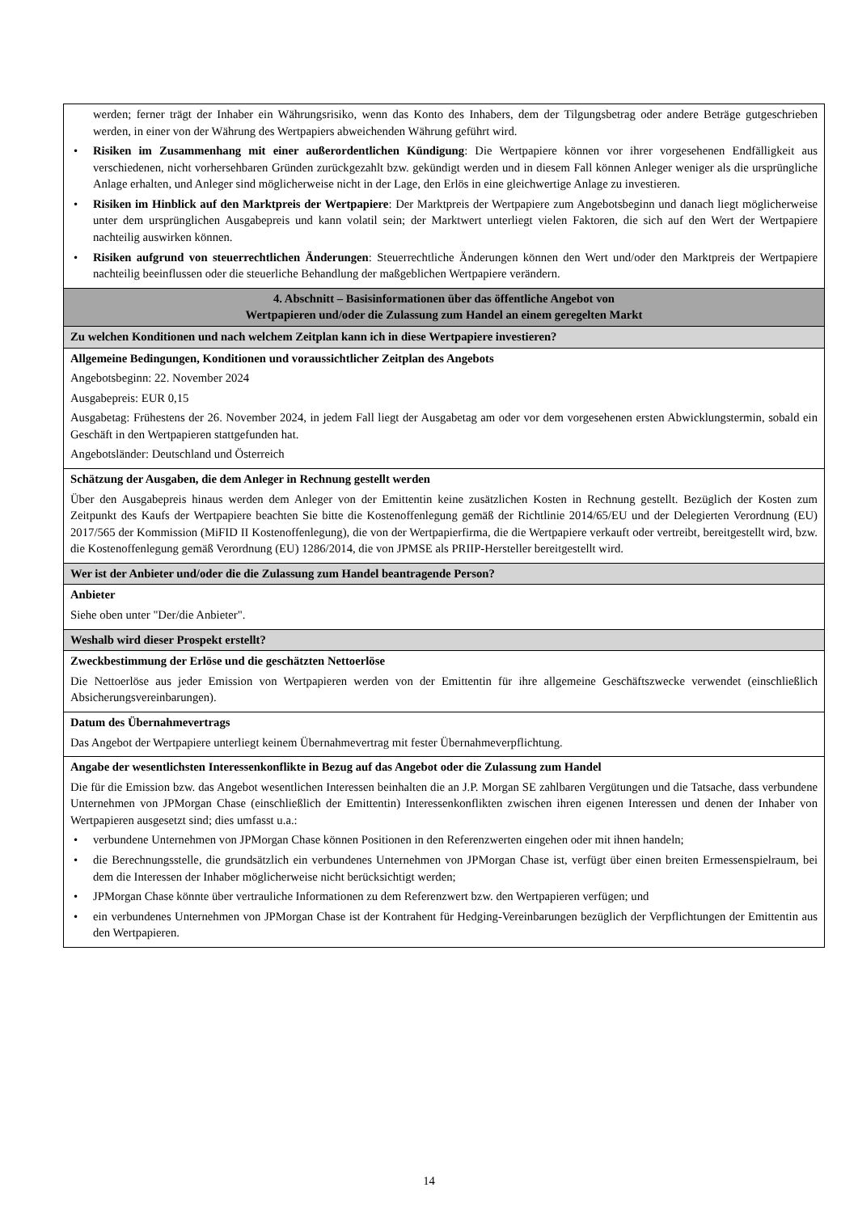| werden; ferner trägt der Inhaber ein Währungsrisiko, wenn das Konto des Inhabers, dem der Tilgungsbetrag oder andere Beträge gutgeschrieben werden, in einer von der Währung des Wertpapiers abweichenden Währung geführt wird. • Risiken im Zusammenhang mit einer außerordentlichen Kündigung : Die Wertpapiere können vor ihrer vorgesehenen Endfälligkeit aus verschiedenen, nicht vorhersehbaren Gründen zurückgezahlt bzw. gekündigt werden und in diesem Fall können Anleger weniger als die ursprüngliche Anlage erhalten, und Anleger sind möglicherweise nicht in der Lage, den Erlös in eine gleichwertige Anlage zu investieren. • Risiken im Hinblick auf den Marktpreis der Wertpapiere : Der Marktpreis der Wertpapiere zum Angebotsbeginn und danach liegt möglicherweise unter dem ursprünglichen Ausgabepreis und kann volatil sein; der Marktwert unterliegt vielen Faktoren, die sich auf den Wert der Wertpapiere nachteilig auswirken können. • Risiken aufgrund von steuerrechtlichen Änderungen : Steuerrechtliche Änderungen können den Wert und/oder den Marktpreis der Wertpapiere nachteilig beeinflussen oder die steuerliche Behandlung der maßgeblichen Wertpapiere verändern. |
| 4. Abschnitt – Basisinformationen über das öffentliche Angebot von Wertpapieren und/oder die Zulassung zum Handel an einem geregelten Markt |
| Zu welchen Konditionen und nach welchem Zeitplan kann ich in diese Wertpapiere investieren? |
| Allgemeine Bedingungen, Konditionen und voraussichtlicher Zeitplan des Angebots Angebotsbeginn: 22. November 2024 Ausgabepreis: EUR 0,15 Ausgabetag: Frühestens der 26. November 2024, in jedem Fall liegt der Ausgabetag am oder vor dem vorgesehenen ersten Abwicklungstermin, sobald ein Geschäft in den Wertpapieren stattgefunden hat. Angebotsländer: Deutschland und Österreich |
| Schätzung der Ausgaben, die dem Anleger in Rechnung gestellt werden Über den Ausgabepreis hinaus werden dem Anleger von der Emittentin keine zusätzlichen Kosten in Rechnung gestellt. Bezüglich der Kosten zum Zeitpunkt des Kaufs der Wertpapiere beachten Sie bitte die Kostenoffenlegung gemäß der Richtlinie 2014/65/EU und der Delegierten Verordnung (EU) 2017/565 der Kommission (MiFID II Kostenoffenlegung), die von der Wertpapierfirma, die die Wertpapiere verkauft oder vertreibt, bereitgestellt wird, bzw. die Kostenoffenlegung gemäß Verordnung (EU) 1286/2014, die von JPMSE als PRIIP-Hersteller bereitgestellt wird. |
| Wer ist der Anbieter und/oder die die Zulassung zum Handel beantragende Person? |
| Anbieter Siehe oben unter "Der/die Anbieter". |
| Weshalb wird dieser Prospekt erstellt? |
| Zweckbestimmung der Erlöse und die geschätzten Nettoerlöse Die Nettoerlöse aus jeder Emission von Wertpapieren werden von der Emittentin für ihre allgemeine Geschäftszwecke verwendet (einschließlich Absicherungsvereinbarungen). |
| Datum des Übernahmevertrags Das Angebot der Wertpapiere unterliegt keinem Übernahmevertrag mit fester Übernahmeverpflichtung. |
| Angabe der wesentlichsten Interessenkonflikte in Bezug auf das Angebot oder die Zulassung zum Handel Die für die Emission bzw. das Angebot wesentlichen Interessen beinhalten die an J.P. Morgan SE zahlbaren Vergütungen und die Tatsache, dass verbundene Unternehmen von JPMorgan Chase (einschließlich der Emittentin) Interessenkonflikten zwischen ihren eigenen Interessen und denen der Inhaber von Wertpapieren ausgesetzt sind; dies umfasst u.a.: • verbundene Unternehmen von JPMorgan Chase können Positionen in den Referenzwerten eingehen oder mit ihnen handeln; • die Berechnungsstelle, die grundsätzlich ein verbundenes Unternehmen von JPMorgan Chase ist, verfügt über einen breiten Ermessenspielraum, bei dem die Interessen der Inhaber möglicherweise nicht berücksichtigt werden; • JPMorgan Chase könnte über vertrauliche Informationen zu dem Referenzwert bzw. den Wertpapieren verfügen; und • ein verbundenes Unternehmen von JPMorgan Chase ist der Kontrahent für Hedging-Vereinbarungen bezüglich der Verpflichtungen der Emittentin aus den Wertpapieren. |
14